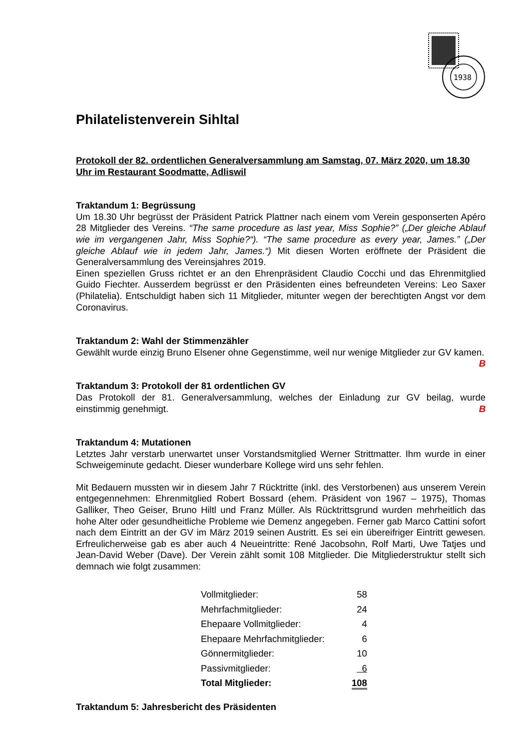1938
Philatelistenverein Sihltal
Protokoll der 82. ordentlichen Generalversammlung am Samstag, 07. März 2020, um 18.30 Uhr im Restaurant Soodmatte, Adliswil
Traktandum 1: Begrüssung
Um 18.30 Uhr begrüsst der Präsident Patrick Plattner nach einem vom Verein gesponserten Apéro 28 Mitglieder des Vereins. “The same procedure as last year, Miss Sophie?” („Der gleiche Ablauf wie im vergangenen Jahr, Miss Sophie?“). “The same procedure as every year, James.” („Der gleiche Ablauf wie in jedem Jahr, James.“) Mit diesen Worten eröffnete der Präsident die Generalversammlung des Vereinsjahres 2019.
Einen speziellen Gruss richtet er an den Ehrenpräsident Claudio Cocchi und das Ehrenmitglied Guido Fiechter. Ausserdem begrüsst er den Präsidenten eines befreundeten Vereins: Leo Saxer (Philatelia). Entschuldigt haben sich 11 Mitglieder, mitunter wegen der berechtigten Angst vor dem Coronavirus.
Traktandum 2: Wahl der Stimmenzähler
Gewählt wurde einzig Bruno Elsener ohne Gegenstimme, weil nur wenige Mitglieder zur GV kamen. B
Traktandum 3: Protokoll der 81 ordentlichen GV
Das Protokoll der 81. Generalversammlung, welches der Einladung zur GV beilag, wurde einstimmig genehmigt. B
Traktandum 4: Mutationen
Letztes Jahr verstarb unerwartet unser Vorstandsmitglied Werner Strittmatter. Ihm wurde in einer Schweigeminute gedacht. Dieser wunderbare Kollege wird uns sehr fehlen.
Mit Bedauern mussten wir in diesem Jahr 7 Rücktritte (inkl. des Verstorbenen) aus unserem Verein entgegennehmen: Ehrenmitglied Robert Bossard (ehem. Präsident von 1967 – 1975), Thomas Galliker, Theo Geiser, Bruno Hiltl und Franz Müller. Als Rücktrittsgrund wurden mehrheitlich das hohe Alter oder gesundheitliche Probleme wie Demenz angegeben. Ferner gab Marco Cattini sofort nach dem Eintritt an der GV im März 2019 seinen Austritt. Es sei ein übereifriger Eintritt gewesen. Erfreulicherweise gab es aber auch 4 Neueintritte: René Jacobsohn, Rolf Marti, Uwe Tatjes und Jean-David Weber (Dave). Der Verein zählt somit 108 Mitglieder. Die Mitgliederstruktur stellt sich demnach wie folgt zusammen:
| Vollmitglieder: | 58 |
| Mehrfachmitglieder: | 24 |
| Ehepaare Vollmitglieder: | 4 |
| Ehepaare Mehrfachmitglieder: | 6 |
| Gönnermitglieder: | 10 |
| Passivmitglieder: | 6 |
| Total Mitglieder: | 108 |
Traktandum 5: Jahresbericht des Präsidenten